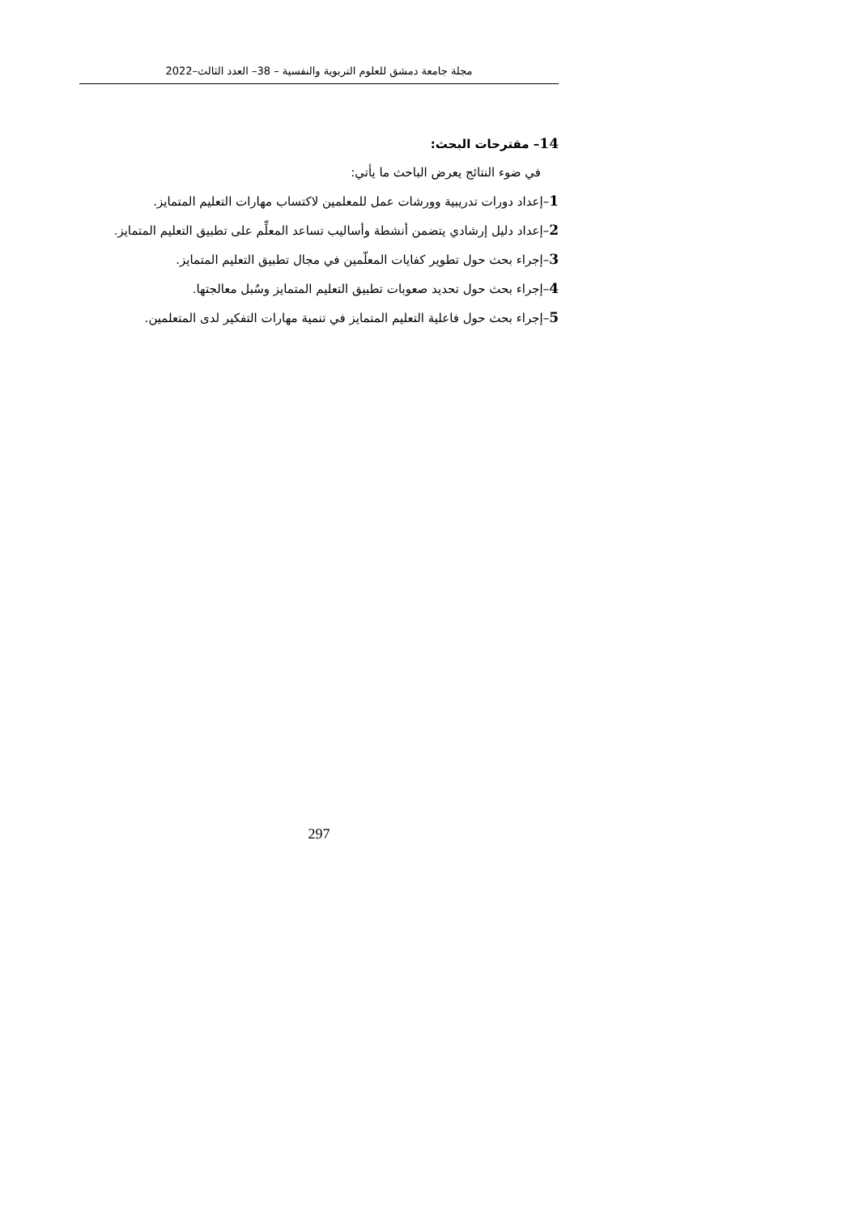مجلة جامعة دمشق للعلوم التربوية والنفسية – 38– العدد الثالث–2022
14– مقترحات البحث:
في ضوء النتائج يعرض الباحث ما يأتي:
1–إعداد دورات تدريبية وورشات عمل للمعلمين لاكتساب مهارات التعليم المتمايز.
2–إعداد دليل إرشادي يتضمن أنشطة وأساليب تساعد المعلِّم على تطبيق التعليم المتمايز.
3–إجراء بحث حول تطوير كفايات المعلّمين في مجال تطبيق التعليم المتمايز.
4–إجراء بحث حول تحديد صعوبات تطبيق التعليم المتمايز وسُبل معالجتها.
5–إجراء بحث حول فاعلية التعليم المتمايز في تنمية مهارات التفكير لدى المتعلمين.
297